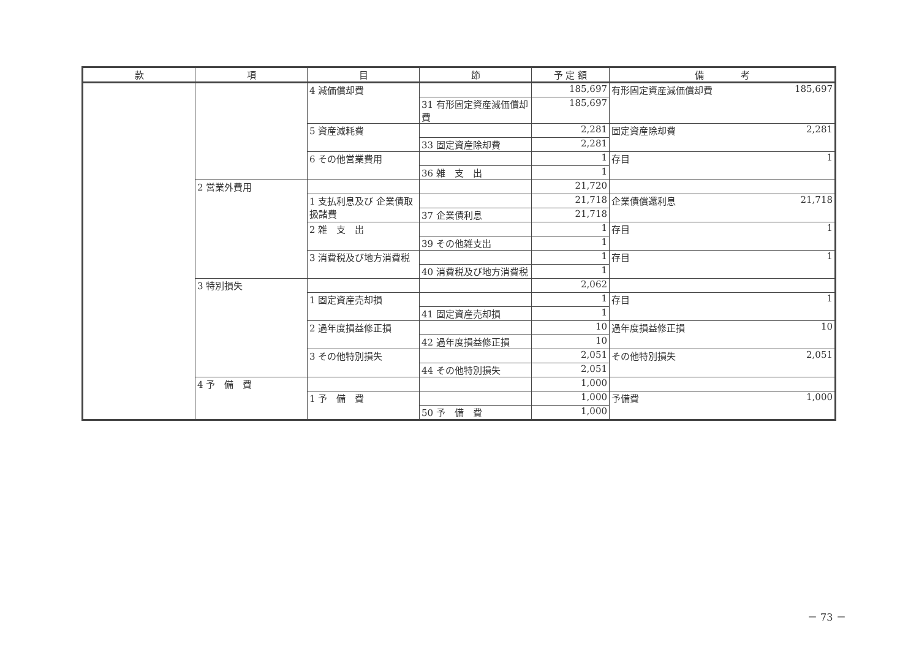| 款 | 項 | 目 | 節 | 予 定 額 | 備 考 |
| --- | --- | --- | --- | --- | --- |
| | | 4 減価償却費 | | 185,697 | 有形固定資産減価償却費 185,697 |
| | | | 31 有形固定資産減価償却費 | 185,697 | |
| | | 5 資産減耗費 | | 2,281 | 固定資産除却費 2,281 |
| | | | 33 固定資産除却費 | 2,281 | |
| | | 6 その他営業費用 | | 1 | 存目 1 |
| | | | 36 雑 支 出 | 1 | |
| | 2 営業外費用 | | | 21,720 | |
| | | 1 支払利息及び 企業債取扱諸費 | | 21,718 | 企業債償還利息 21,718 |
| | | | 37 企業債利息 | 21,718 | |
| | | 2 雑 支 出 | | 1 | 存目 1 |
| | | | 39 その他雑支出 | 1 | |
| | | 3 消費税及び地方消費税 | | 1 | 存目 1 |
| | | | 40 消費税及び地方消費税 | 1 | |
| | 3 特別損失 | | | 2,062 | |
| | | 1 固定資産売却損 | | 1 | 存目 1 |
| | | | 41 固定資産売却損 | 1 | |
| | | 2 過年度損益修正損 | | 10 | 過年度損益修正損 10 |
| | | | 42 過年度損益修正損 | 10 | |
| | | 3 その他特別損失 | | 2,051 | その他特別損失 2,051 |
| | | | 44 その他特別損失 | 2,051 | |
| | 4 予 備 費 | | | 1,000 | |
| | | 1 予 備 費 | | 1,000 | 予備費 1,000 |
| | | | 50 予 備 費 | 1,000 | |
－ 73 －